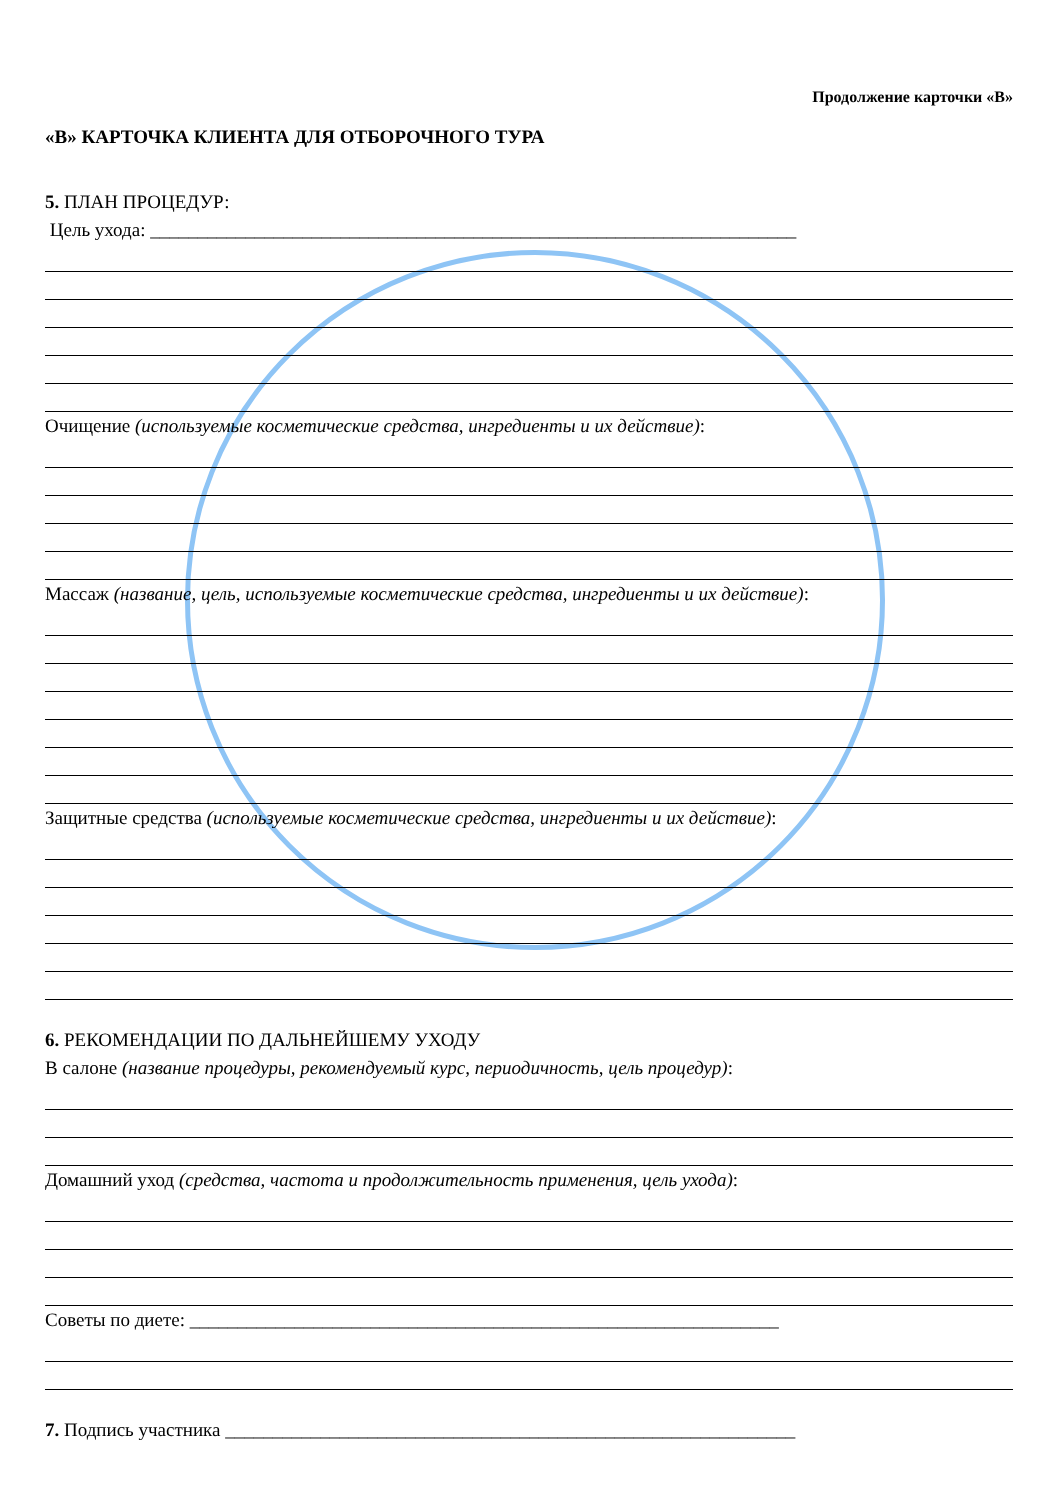Продолжение карточки «В»
«В» КАРТОЧКА КЛИЕНТА ДЛЯ ОТБОРОЧНОГО ТУРА
5. ПЛАН ПРОЦЕДУР:
Цель ухода: ____________________________________________________________________
Очищение (используемые косметические средства, ингредиенты и их действие):
Массаж (название, цель, используемые косметические средства, ингредиенты и их действие):
Защитные средства (используемые косметические средства, ингредиенты и их действие):
6. РЕКОМЕНДАЦИИ ПО ДАЛЬНЕЙШЕМУ УХОДУ
В салоне (название процедуры, рекомендуемый курс, периодичность, цель процедур):
Домашний уход (средства, частота и продолжительность применения, цель ухода):
Советы по диете: ______________________________________________________________
7. Подпись участника ____________________________________________________________